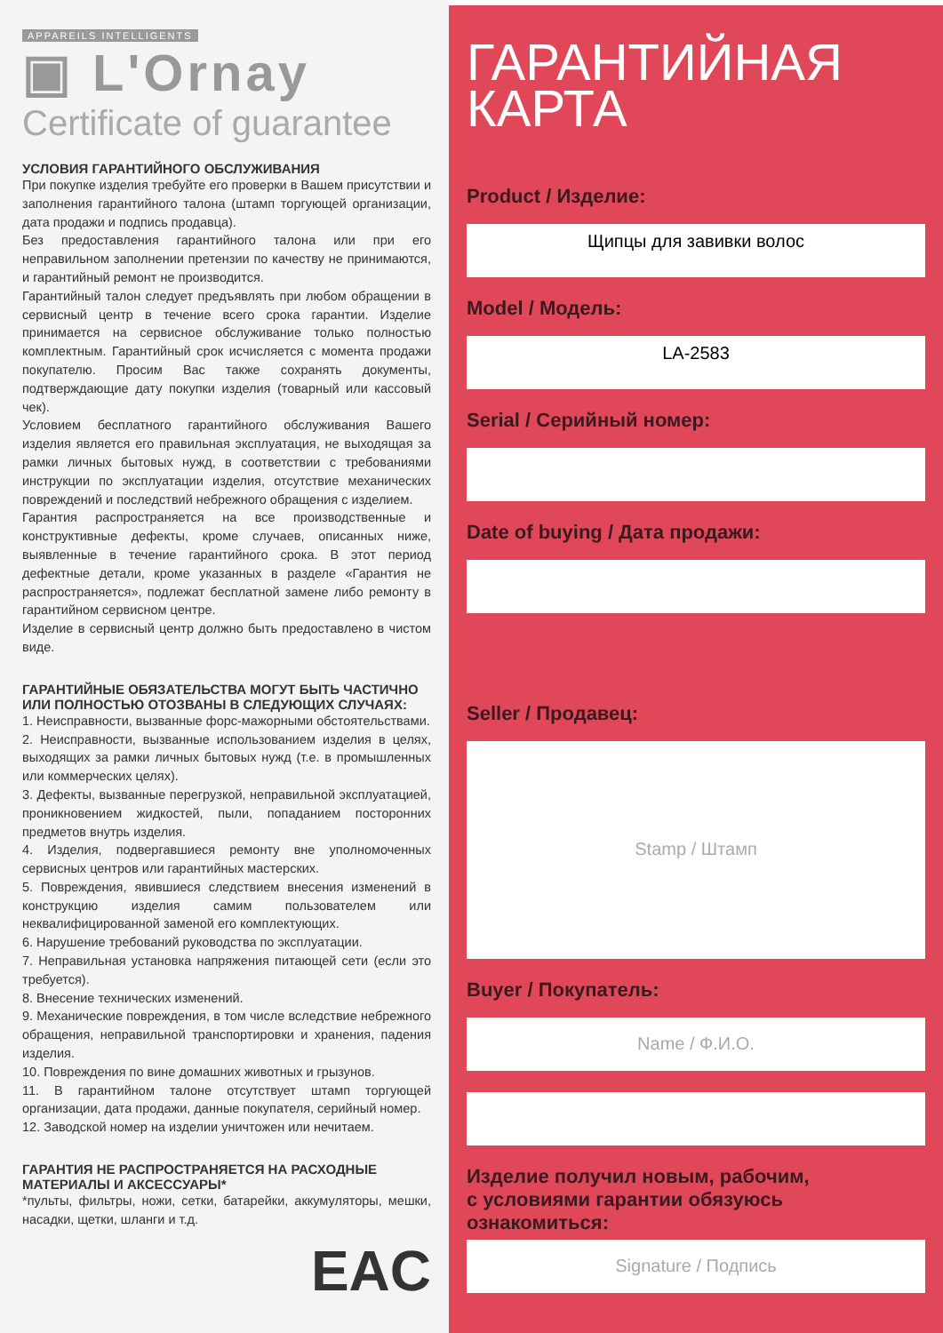APPAREILS INTELLIGENTS
▣ L'Ornay
Certificate of guarantee
УСЛОВИЯ ГАРАНТИЙНОГО ОБСЛУЖИВАНИЯ
При покупке изделия требуйте его проверки в Вашем присутствии и заполнения гарантийного талона (штамп торгующей организации, дата продажи и подпись продавца).
Без предоставления гарантийного талона или при его неправильном заполнении претензии по качеству не принимаются, и гарантийный ремонт не производится.
Гарантийный талон следует предъявлять при любом обращении в сервисный центр в течение всего срока гарантии. Изделие принимается на сервисное обслуживание только полностью комплектным. Гарантийный срок исчисляется с момента продажи покупателю. Просим Вас также сохранять документы, подтверждающие дату покупки изделия (товарный или кассовый чек).
Условием бесплатного гарантийного обслуживания Вашего изделия является его правильная эксплуатация, не выходящая за рамки личных бытовых нужд, в соответствии с требованиями инструкции по эксплуатации изделия, отсутствие механических повреждений и последствий небрежного обращения с изделием.
Гарантия распространяется на все производственные и конструктивные дефекты, кроме случаев, описанных ниже, выявленные в течение гарантийного срока. В этот период дефектные детали, кроме указанных в разделе «Гарантия не распространяется», подлежат бесплатной замене либо ремонту в гарантийном сервисном центре.
Изделие в сервисный центр должно быть предоставлено в чистом виде.
ГАРАНТИЙНЫЕ ОБЯЗАТЕЛЬСТВА МОГУТ БЫТЬ ЧАСТИЧНО ИЛИ ПОЛНОСТЬЮ ОТОЗВАНЫ В СЛЕДУЮЩИХ СЛУЧАЯХ:
1. Неисправности, вызванные форс-мажорными обстоятельствами.
2. Неисправности, вызванные использованием изделия в целях, выходящих за рамки личных бытовых нужд (т.е. в промышленных или коммерческих целях).
3. Дефекты, вызванные перегрузкой, неправильной эксплуатацией, проникновением жидкостей, пыли, попаданием посторонних предметов внутрь изделия.
4. Изделия, подвергавшиеся ремонту вне уполномоченных сервисных центров или гарантийных мастерских.
5. Повреждения, явившиеся следствием внесения изменений в конструкцию изделия самим пользователем или неквалифицированной заменой его комплектующих.
6. Нарушение требований руководства по эксплуатации.
7. Неправильная установка напряжения питающей сети (если это требуется).
8. Внесение технических изменений.
9. Механические повреждения, в том числе вследствие небрежного обращения, неправильной транспортировки и хранения, падения изделия.
10. Повреждения по вине домашних животных и грызунов.
11. В гарантийном талоне отсутствует штамп торгующей организации, дата продажи, данные покупателя, серийный номер.
12. Заводской номер на изделии уничтожен или нечитаем.
ГАРАНТИЯ НЕ РАСПРОСТРАНЯЕТСЯ НА РАСХОДНЫЕ МАТЕРИАЛЫ И АКСЕССУАРЫ*
*пульты, фильтры, ножи, сетки, батарейки, аккумуляторы, мешки, насадки, щетки, шланги и т.д.
EAC
ГАРАНТИЙНАЯ
КАРТА
Product / Изделие:
Щипцы для завивки волос
Model / Модель:
LA-2583
Serial / Серийный номер:
Date of buying / Дата продажи:
Seller / Продавец:
Stamp / Штамп
Buyer / Покупатель:
Name / Ф.И.О.
Изделие получил новым, рабочим,
с условиями гарантии обязуюсь ознакомиться:
Signature / Подпись